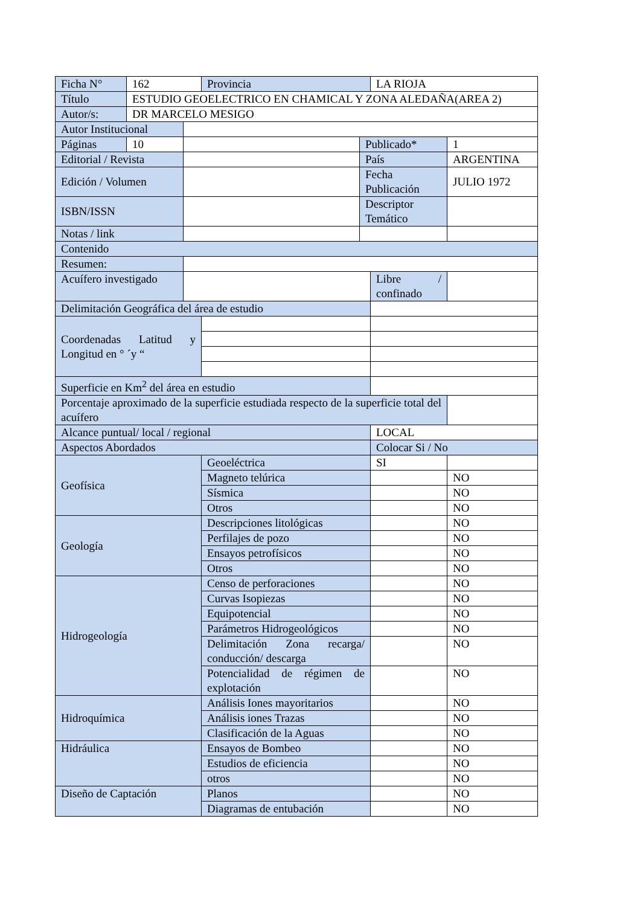| Ficha N° | 162 | | Provincia | | LA RIOJA | |
| Título | ESTUDIO GEOELECTRICO EN CHAMICAL Y ZONA ALEDAÑA(AREA 2) | | | | | |
| Autor/s: | DR MARCELO MESIGO | | | | | |
| Autor Institucional | | | | | | |
| Páginas | 10 | | | Publicado* | | 1 |
| Editorial / Revista | | | | País | | ARGENTINA |
| Edición / Volumen | | | | Fecha Publicación | | JULIO 1972 |
| ISBN/ISSN | | | | Descriptor Temático | | |
| Notas / link | | | | | | |
| Contenido | | | | | | |
| Resumen: | | | | | | |
| Acuífero investigado | | | | | Libre / confinado | |
| Delimitación Geográfica del área de estudio | | | | | | |
| Coordenadas Latitud y Longitud en ° ´y “ | | | | | | |
| Superficie en Km<sup>2</sup> del área en estudio | | | | | | |
| Porcentaje aproximado de la superficie estudiada respecto de la superficie total del acuífero | | | | | | |
| Alcance puntual/ local / regional | | | | | LOCAL | |
| Aspectos Abordados | | | | | Colocar Si / No | |
| Geofísica | | | Geoeléctrica | | SI | |
| | | | Magneto telúrica | | | NO |
| | | | Sísmica | | | NO |
| | | | Otros | | | NO |
| Geología | | | Descripciones litológicas | | | NO |
| | | | Perfilajes de pozo | | | NO |
| | | | Ensayos petrofísicos | | | NO |
| | | | Otros | | | NO |
| Hidrogeología | | | Censo de perforaciones | | | NO |
| | | | Curvas Isopiezas | | | NO |
| | | | Equipotencial | | | NO |
| | | | Parámetros Hidrogeológicos | | | NO |
| | | | Delimitación Zona recarga/ conducción/ descarga | | | NO |
| | | | Potencialidad de régimen de explotación | | | NO |
| Hidroquímica | | | Análisis Iones mayoritarios | | | NO |
| | | | Análisis iones Trazas | | | NO |
| | | | Clasificación de la Aguas | | | NO |
| Hidráulica | | | Ensayos de Bombeo | | | NO |
| | | | Estudios de eficiencia | | | NO |
| | | | otros | | | NO |
| Diseño de Captación | | | Planos | | | NO |
| | | | Diagramas de entubación | | | NO |